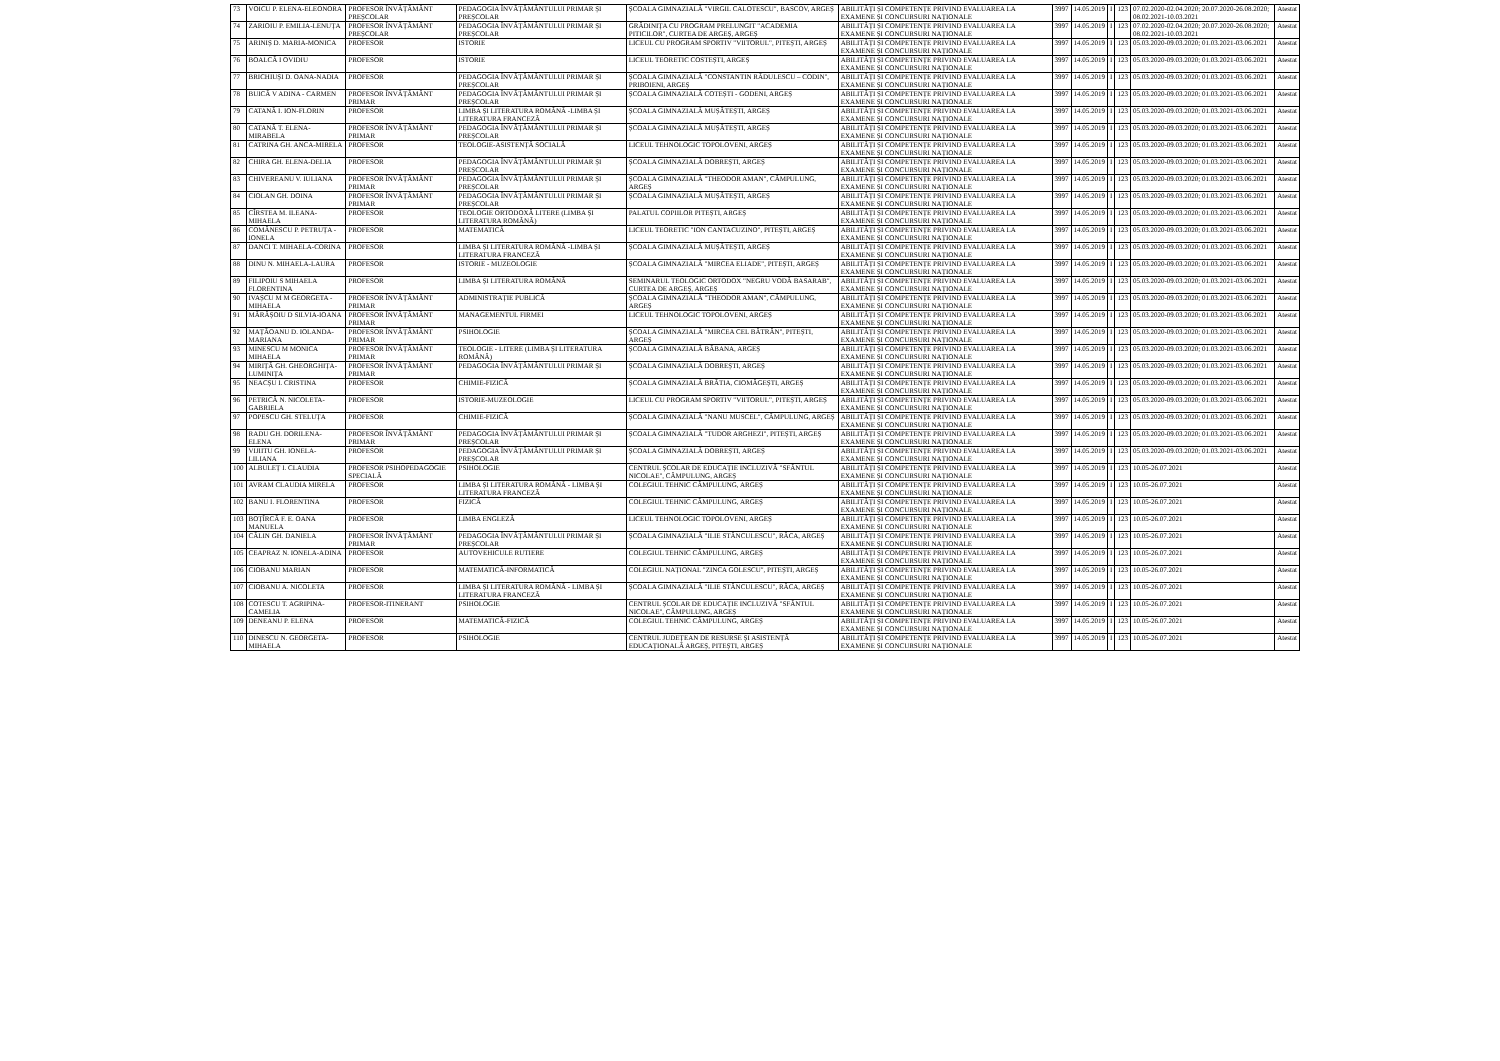| 73 | VOICU P. ELENA-ELEONORA | PROFESOR ÎNVĂȚĂMÂNT PREȘCOLAR | PEDAGOGIA ÎNVĂȚĂMÂNTULUI PRIMAR ȘI PREȘCOLAR | ȘCOALA GIMNAZIALĂ "VIRGIL CALOTESCU", BASCOV, ARGEȘ | ABILITĂȚI ȘI COMPETENȚE PRIVIND EVALUAREA LA EXAMENE ȘI CONCURSURI NAȚIONALE | 3997 | 14.05.2019 | I | 123 | 07.02.2020-02.04.2020; 20.07.2020-26.08.2020; 08.02.2021-10.03.2021 | Atestat |
| 74 | ZARIOIU P. EMILIA-LENUȚA | PROFESOR ÎNVĂȚĂMÂNT PREȘCOLAR | PEDAGOGIA ÎNVĂȚĂMÂNTULUI PRIMAR ȘI PREȘCOLAR | GRĂDINIȚA CU PROGRAM PRELUNGIT "ACADEMIA PITICILOR", CURTEA DE ARGEȘ, ARGEȘ | ABILITĂȚI ȘI COMPETENȚE PRIVIND EVALUAREA LA EXAMENE ȘI CONCURSURI NAȚIONALE | 3997 | 14.05.2019 | I | 123 | 07.02.2020-02.04.2020; 20.07.2020-26.08.2020; 08.02.2021-10.03.2021 | Atestat |
| 75 | ARINIȘ D. MARIA-MONICA | PROFESOR | ISTORIE | LICEUL CU PROGRAM SPORTIV "VIITORUL", PITEȘTI, ARGEȘ | ABILITĂȚI ȘI COMPETENȚE PRIVIND EVALUAREA LA EXAMENE ȘI CONCURSURI NAȚIONALE | 3997 | 14.05.2019 | I | 123 | 05.03.2020-09.03.2020; 01.03.2021-03.06.2021 | Atestat |
| 76 | BOALCĂ I OVIDIU | PROFESOR | ISTORIE | LICEUL TEORETIC COSTEȘTI, ARGEȘ | ABILITĂȚI ȘI COMPETENȚE PRIVIND EVALUAREA LA EXAMENE ȘI CONCURSURI NAȚIONALE | 3997 | 14.05.2019 | I | 123 | 05.03.2020-09.03.2020; 01.03.2021-03.06.2021 | Atestat |
| 77 | BRICHIUȘI D. OANA-NADIA | PROFESOR | PEDAGOGIA ÎNVĂȚĂMÂNTULUI PRIMAR ȘI PREȘCOLAR | ȘCOALA GIMNAZIALĂ "CONSTANTIN RĂDULESCU – CODIN", PRIBOIENI, ARGEȘ | ABILITĂȚI ȘI COMPETENȚE PRIVIND EVALUAREA LA EXAMENE ȘI CONCURSURI NAȚIONALE | 3997 | 14.05.2019 | I | 123 | 05.03.2020-09.03.2020; 01.03.2021-03.06.2021 | Atestat |
| 78 | BUICĂ V ADINA - CARMEN | PROFESOR ÎNVĂȚĂMÂNT PRIMAR | PEDAGOGIA ÎNVĂȚĂMÂNTULUI PRIMAR ȘI PREȘCOLAR | ȘCOALA GIMNAZIALĂ COTEȘTI - GODENI, ARGEȘ | ABILITĂȚI ȘI COMPETENȚE PRIVIND EVALUAREA LA EXAMENE ȘI CONCURSURI NAȚIONALE | 3997 | 14.05.2019 | I | 123 | 05.03.2020-09.03.2020; 01.03.2021-03.06.2021 | Atestat |
| 79 | CATANĂ I. ION-FLORIN | PROFESOR | LIMBA ȘI LITERATURA ROMÂNĂ -LIMBA ȘI LITERATURA FRANCEZĂ | ȘCOALA GIMNAZIALĂ MUȘĂTEȘTI, ARGEȘ | ABILITĂȚI ȘI COMPETENȚE PRIVIND EVALUAREA LA EXAMENE ȘI CONCURSURI NAȚIONALE | 3997 | 14.05.2019 | I | 123 | 05.03.2020-09.03.2020; 01.03.2021-03.06.2021 | Atestat |
| 80 | CATANĂ T. ELENA-MIRABELA | PROFESOR ÎNVĂȚĂMÂNT PRIMAR | PEDAGOGIA ÎNVĂȚĂMÂNTULUI PRIMAR ȘI PREȘCOLAR | ȘCOALA GIMNAZIALĂ MUȘĂTEȘTI, ARGEȘ | ABILITĂȚI ȘI COMPETENȚE PRIVIND EVALUAREA LA EXAMENE ȘI CONCURSURI NAȚIONALE | 3997 | 14.05.2019 | I | 123 | 05.03.2020-09.03.2020; 01.03.2021-03.06.2021 | Atestat |
| 81 | CATRINA GH. ANCA-MIRELA | PROFESOR | TEOLOGIE-ASISTENȚĂ SOCIALĂ | LICEUL TEHNOLOGIC TOPOLOVENI, ARGEȘ | ABILITĂȚI ȘI COMPETENȚE PRIVIND EVALUAREA LA EXAMENE ȘI CONCURSURI NAȚIONALE | 3997 | 14.05.2019 | I | 123 | 05.03.2020-09.03.2020; 01.03.2021-03.06.2021 | Atestat |
| 82 | CHIRA GH. ELENA-DELIA | PROFESOR | PEDAGOGIA ÎNVĂȚĂMÂNTULUI PRIMAR ȘI PREȘCOLAR | ȘCOALA GIMNAZIALĂ DOBREȘTI, ARGEȘ | ABILITĂȚI ȘI COMPETENȚE PRIVIND EVALUAREA LA EXAMENE ȘI CONCURSURI NAȚIONALE | 3997 | 14.05.2019 | I | 123 | 05.03.2020-09.03.2020; 01.03.2021-03.06.2021 | Atestat |
| 83 | CHIVEREANU V. IULIANA | PROFESOR ÎNVĂȚĂMÂNT PRIMAR | PEDAGOGIA ÎNVĂȚĂMÂNTULUI PRIMAR ȘI PREȘCOLAR | ȘCOALA GIMNAZIALĂ "THEODOR AMAN", CÂMPULUNG, ARGEȘ | ABILITĂȚI ȘI COMPETENȚE PRIVIND EVALUAREA LA EXAMENE ȘI CONCURSURI NAȚIONALE | 3997 | 14.05.2019 | I | 123 | 05.03.2020-09.03.2020; 01.03.2021-03.06.2021 | Atestat |
| 84 | CIOLAN GH. DOINA | PROFESOR ÎNVĂȚĂMÂNT PRIMAR | PEDAGOGIA ÎNVĂȚĂMÂNTULUI PRIMAR ȘI PREȘCOLAR | ȘCOALA GIMNAZIALĂ MUȘĂTEȘTI, ARGEȘ | ABILITĂȚI ȘI COMPETENȚE PRIVIND EVALUAREA LA EXAMENE ȘI CONCURSURI NAȚIONALE | 3997 | 14.05.2019 | I | 123 | 05.03.2020-09.03.2020; 01.03.2021-03.06.2021 | Atestat |
| 85 | CÎRSTEA M. ILEANA-MIHAELA | PROFESOR | TEOLOGIE ORTODOXĂ LITERE (LIMBA ȘI LITERATURA ROMÂNĂ) | PALATUL COPIILOR PITEȘTI, ARGEȘ | ABILITĂȚI ȘI COMPETENȚE PRIVIND EVALUAREA LA EXAMENE ȘI CONCURSURI NAȚIONALE | 3997 | 14.05.2019 | I | 123 | 05.03.2020-09.03.2020; 01.03.2021-03.06.2021 | Atestat |
| 86 | COMĂNESCU P. PETRUȚA - IONELA | PROFESOR | MATEMATICĂ | LICEUL TEORETIC "ION CANTACUZINO", PITEȘTI, ARGEȘ | ABILITĂȚI ȘI COMPETENȚE PRIVIND EVALUAREA LA EXAMENE ȘI CONCURSURI NAȚIONALE | 3997 | 14.05.2019 | I | 123 | 05.03.2020-09.03.2020; 01.03.2021-03.06.2021 | Atestat |
| 87 | DANCI T. MIHAELA-CORINA | PROFESOR | LIMBA ȘI LITERATURA ROMÂNĂ -LIMBA ȘI LITERATURA FRANCEZĂ | ȘCOALA GIMNAZIALĂ MUȘĂTEȘTI, ARGEȘ | ABILITĂȚI ȘI COMPETENȚE PRIVIND EVALUAREA LA EXAMENE ȘI CONCURSURI NAȚIONALE | 3997 | 14.05.2019 | I | 123 | 05.03.2020-09.03.2020; 01.03.2021-03.06.2021 | Atestat |
| 88 | DINU N. MIHAELA-LAURA | PROFESOR | ISTORIE - MUZEOLOGIE | ȘCOALA GIMNAZIALĂ "MIRCEA ELIADE", PITEȘTI, ARGEȘ | ABILITĂȚI ȘI COMPETENȚE PRIVIND EVALUAREA LA EXAMENE ȘI CONCURSURI NAȚIONALE | 3997 | 14.05.2019 | I | 123 | 05.03.2020-09.03.2020; 01.03.2021-03.06.2021 | Atestat |
| 89 | FILIPOIU S MIHAELA FLORENTINA | PROFESOR | LIMBA ȘI LITERATURA ROMÂNĂ | SEMINARUL TEOLOGIC ORTODOX "NEGRU VODĂ BASARAB", CURTEA DE ARGEȘ, ARGEȘ | ABILITĂȚI ȘI COMPETENȚE PRIVIND EVALUAREA LA EXAMENE ȘI CONCURSURI NAȚIONALE | 3997 | 14.05.2019 | I | 123 | 05.03.2020-09.03.2020; 01.03.2021-03.06.2021 | Atestat |
| 90 | IVAȘCU M M GEORGETA - MIHAELA | PROFESOR ÎNVĂȚĂMÂNT PRIMAR | ADMINISTRAȚIE PUBLICĂ | ȘCOALA GIMNAZIALĂ "THEODOR AMAN", CÂMPULUNG, ARGEȘ | ABILITĂȚI ȘI COMPETENȚE PRIVIND EVALUAREA LA EXAMENE ȘI CONCURSURI NAȚIONALE | 3997 | 14.05.2019 | I | 123 | 05.03.2020-09.03.2020; 01.03.2021-03.06.2021 | Atestat |
| 91 | MĂRĂȘOIU D SILVIA-IOANA | PROFESOR ÎNVĂȚĂMÂNT PRIMAR | MANAGEMENTUL FIRMEI | LICEUL TEHNOLOGIC TOPOLOVENI, ARGEȘ | ABILITĂȚI ȘI COMPETENȚE PRIVIND EVALUAREA LA EXAMENE ȘI CONCURSURI NAȚIONALE | 3997 | 14.05.2019 | I | 123 | 05.03.2020-09.03.2020; 01.03.2021-03.06.2021 | Atestat |
| 92 | MAȚĂOANU D. IOLANDA-MARIANA | PROFESOR ÎNVĂȚĂMÂNT PRIMAR | PSIHOLOGIE | ȘCOALA GIMNAZIALĂ "MIRCEA CEL BĂTRÂN", PITEȘTI, ARGEȘ | ABILITĂȚI ȘI COMPETENȚE PRIVIND EVALUAREA LA EXAMENE ȘI CONCURSURI NAȚIONALE | 3997 | 14.05.2019 | I | 123 | 05.03.2020-09.03.2020; 01.03.2021-03.06.2021 | Atestat |
| 93 | MINESCU M MONICA MIHAELA | PROFESOR ÎNVĂȚĂMÂNT PRIMAR | TEOLOGIE - LITERE (LIMBA ȘI LITERATURA ROMÂNĂ) | ȘCOALA GIMNAZIALĂ BĂBANA, ARGEȘ | ABILITĂȚI ȘI COMPETENȚE PRIVIND EVALUAREA LA EXAMENE ȘI CONCURSURI NAȚIONALE | 3997 | 14.05.2019 | I | 123 | 05.03.2020-09.03.2020; 01.03.2021-03.06.2021 | Atestat |
| 94 | MIRIȚĂ GH. GHEORGHIȚA-LUMINIȚA | PROFESOR ÎNVĂȚĂMÂNT PRIMAR | PEDAGOGIA ÎNVĂȚĂMÂNTULUI PRIMAR ȘI | ȘCOALA GIMNAZIALĂ DOBREȘTI, ARGEȘ | ABILITĂȚI ȘI COMPETENȚE PRIVIND EVALUAREA LA EXAMENE ȘI CONCURSURI NAȚIONALE | 3997 | 14.05.2019 | I | 123 | 05.03.2020-09.03.2020; 01.03.2021-03.06.2021 | Atestat |
| 95 | NEACȘU I. CRISTINA | PROFESOR | CHIMIE-FIZICĂ | ȘCOALA GIMNAZIALĂ BRĂTIA, CIOMĂGEȘTI, ARGEȘ | ABILITĂȚI ȘI COMPETENȚE PRIVIND EVALUAREA LA EXAMENE ȘI CONCURSURI NAȚIONALE | 3997 | 14.05.2019 | I | 123 | 05.03.2020-09.03.2020; 01.03.2021-03.06.2021 | Atestat |
| 96 | PETRICĂ N. NICOLETA-GABRIELA | PROFESOR | ISTORIE-MUZEOLOGIE | LICEUL CU PROGRAM SPORTIV "VIITORUL", PITEȘTI, ARGEȘ | ABILITĂȚI ȘI COMPETENȚE PRIVIND EVALUAREA LA EXAMENE ȘI CONCURSURI NAȚIONALE | 3997 | 14.05.2019 | I | 123 | 05.03.2020-09.03.2020; 01.03.2021-03.06.2021 | Atestat |
| 97 | POPESCU GH. STELUȚA | PROFESOR | CHIMIE-FIZICĂ | ȘCOALA GIMNAZIALĂ "NANU MUSCEL", CÂMPULUNG, ARGEȘ | ABILITĂȚI ȘI COMPETENȚE PRIVIND EVALUAREA LA EXAMENE ȘI CONCURSURI NAȚIONALE | 3997 | 14.05.2019 | I | 123 | 05.03.2020-09.03.2020; 01.03.2021-03.06.2021 | Atestat |
| 98 | RADU GH. DORILENA-ELENA | PROFESOR ÎNVĂȚĂMÂNT PRIMAR | PEDAGOGIA ÎNVĂȚĂMÂNTULUI PRIMAR ȘI PREȘCOLAR | ȘCOALA GIMNAZIALĂ "TUDOR ARGHEZI", PITEȘTI, ARGEȘ | ABILITĂȚI ȘI COMPETENȚE PRIVIND EVALUAREA LA EXAMENE ȘI CONCURSURI NAȚIONALE | 3997 | 14.05.2019 | I | 123 | 05.03.2020-09.03.2020; 01.03.2021-03.06.2021 | Atestat |
| 99 | VIJIITU GH. IONELA-LILIANA | PROFESOR | PEDAGOGIA ÎNVĂȚĂMÂNTULUI PRIMAR ȘI PREȘCOLAR | ȘCOALA GIMNAZIALĂ DOBREȘTI, ARGEȘ | ABILITĂȚI ȘI COMPETENȚE PRIVIND EVALUAREA LA EXAMENE ȘI CONCURSURI NAȚIONALE | 3997 | 14.05.2019 | I | 123 | 05.03.2020-09.03.2020; 01.03.2021-03.06.2021 | Atestat |
| 100 | ALBULEȚ I. CLAUDIA | PROFESOR PSIHOPEDAGOGIE SPECIALĂ | PSIHOLOGIE | CENTRUL ȘCOLAR DE EDUCAȚIE INCLUZIVĂ "SFÂNTUL NICOLAE", CÂMPULUNG, ARGEȘ | ABILITĂȚI ȘI COMPETENȚE PRIVIND EVALUAREA LA EXAMENE ȘI CONCURSURI NAȚIONALE | 3997 | 14.05.2019 | I | 123 | 10.05-26.07.2021 | Atestat |
| 101 | AVRAM CLAUDIA MIRELA | PROFESOR | LIMBA ȘI LITERATURA ROMÂNĂ - LIMBA ȘI LITERATURA FRANCEZĂ | COLEGIUL TEHNIC CÂMPULUNG, ARGEȘ | ABILITĂȚI ȘI COMPETENȚE PRIVIND EVALUAREA LA EXAMENE ȘI CONCURSURI NAȚIONALE | 3997 | 14.05.2019 | I | 123 | 10.05-26.07.2021 | Atestat |
| 102 | BANU I. FLORENTINA | PROFESOR | FIZICĂ | COLEGIUL TEHNIC CÂMPULUNG, ARGEȘ | ABILITĂȚI ȘI COMPETENȚE PRIVIND EVALUAREA LA EXAMENE ȘI CONCURSURI NAȚIONALE | 3997 | 14.05.2019 | I | 123 | 10.05-26.07.2021 | Atestat |
| 103 | BOȚÎRCĂ F. E. OANA MANUELA | PROFESOR | LIMBA ENGLEZĂ | LICEUL TEHNOLOGIC TOPOLOVENI, ARGEȘ | ABILITĂȚI ȘI COMPETENȚE PRIVIND EVALUAREA LA EXAMENE ȘI CONCURSURI NAȚIONALE | 3997 | 14.05.2019 | I | 123 | 10.05-26.07.2021 | Atestat |
| 104 | CĂLIN GH. DANIELA | PROFESOR ÎNVĂȚĂMÂNT PRIMAR | PEDAGOGIA ÎNVĂȚĂMÂNTULUI PRIMAR ȘI PREȘCOLAR | ȘCOALA GIMNAZIALĂ "ILIE STĂNCULESCU", RÂCA, ARGEȘ | ABILITĂȚI ȘI COMPETENȚE PRIVIND EVALUAREA LA EXAMENE ȘI CONCURSURI NAȚIONALE | 3997 | 14.05.2019 | I | 123 | 10.05-26.07.2021 | Atestat |
| 105 | CEAPRAZ N. IONELA-ADINA | PROFESOR | AUTOVEHICULE RUTIERE | COLEGIUL TEHNIC CÂMPULUNG, ARGEȘ | ABILITĂȚI ȘI COMPETENȚE PRIVIND EVALUAREA LA EXAMENE ȘI CONCURSURI NAȚIONALE | 3997 | 14.05.2019 | I | 123 | 10.05-26.07.2021 | Atestat |
| 106 | CIOBANU MARIAN | PROFESOR | MATEMATICĂ-INFORMATICĂ | COLEGIUL NAȚIONAL "ZINCA GOLESCU", PITEȘTI, ARGEȘ | ABILITĂȚI ȘI COMPETENȚE PRIVIND EVALUAREA LA EXAMENE ȘI CONCURSURI NAȚIONALE | 3997 | 14.05.2019 | I | 123 | 10.05-26.07.2021 | Atestat |
| 107 | CIOBANU A. NICOLETA | PROFESOR | LIMBA ȘI LITERATURA ROMÂNĂ - LIMBA ȘI LITERATURA FRANCEZĂ | ȘCOALA GIMNAZIALĂ "ILIE STĂNCULESCU", RÂCA, ARGEȘ | ABILITĂȚI ȘI COMPETENȚE PRIVIND EVALUAREA LA EXAMENE ȘI CONCURSURI NAȚIONALE | 3997 | 14.05.2019 | I | 123 | 10.05-26.07.2021 | Atestat |
| 108 | COTESCU T. AGRIPINA-CAMELIA | PROFESOR-ITINERANT | PSIHOLOGIE | CENTRUL ȘCOLAR DE EDUCAȚIE INCLUZIVĂ "SFÂNTUL NICOLAE", CÂMPULUNG, ARGEȘ | ABILITĂȚI ȘI COMPETENȚE PRIVIND EVALUAREA LA EXAMENE ȘI CONCURSURI NAȚIONALE | 3997 | 14.05.2019 | I | 123 | 10.05-26.07.2021 | Atestat |
| 109 | DENEANU P. ELENA | PROFESOR | MATEMATICĂ-FIZICĂ | COLEGIUL TEHNIC CÂMPULUNG, ARGEȘ | ABILITĂȚI ȘI COMPETENȚE PRIVIND EVALUAREA LA EXAMENE ȘI CONCURSURI NAȚIONALE | 3997 | 14.05.2019 | I | 123 | 10.05-26.07.2021 | Atestat |
| 110 | DINESCU N. GEORGETA-MIHAELA | PROFESOR | PSIHOLOGIE | CENTRUL JUDEȚEAN DE RESURSE ȘI ASISTENȚĂ EDUCAȚIONALĂ ARGEȘ, PITEȘTI, ARGEȘ | ABILITĂȚI ȘI COMPETENȚE PRIVIND EVALUAREA LA EXAMENE ȘI CONCURSURI NAȚIONALE | 3997 | 14.05.2019 | I | 123 | 10.05-26.07.2021 | Atestat |